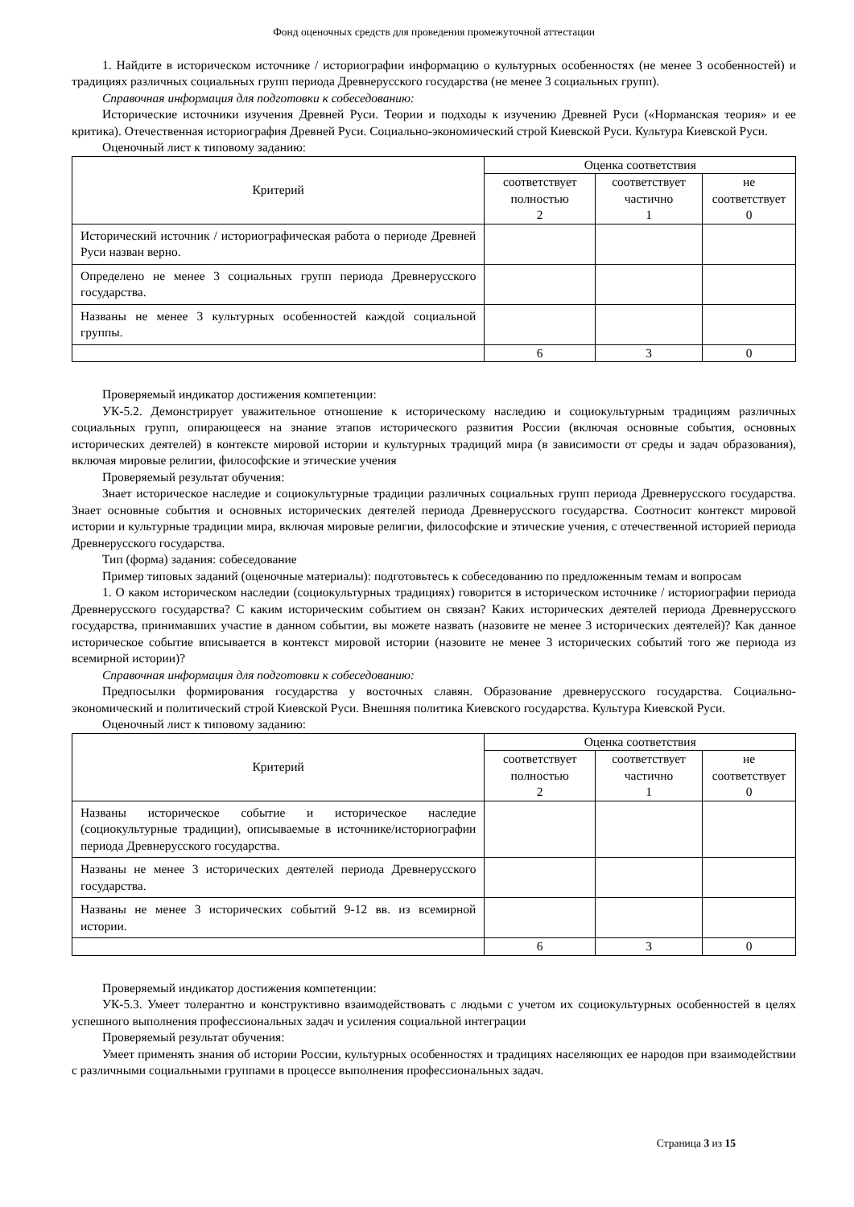Фонд оценочных средств для проведения промежуточной аттестации
1. Найдите в историческом источнике / историографии информацию о культурных особенностях (не менее 3 особенностей) и традициях различных социальных групп периода Древнерусского государства (не менее 3 социальных групп).
Справочная информация для подготовки к собеседованию:
Исторические источники изучения Древней Руси. Теории и подходы к изучению Древней Руси («Норманская теория» и ее критика). Отечественная историография Древней Руси. Социально-экономический строй Киевской Руси. Культура Киевской Руси.
Оценочный лист к типовому заданию:
| Критерий | Оценка соответствия | | |
| --- | --- | --- | --- |
| | соответствует полностью 2 | соответствует частично 1 | не соответствует 0 |
| Исторический источник / историографическая работа о периоде Древней Руси назван верно. | | | |
| Определено не менее 3 социальных групп периода Древнерусского государства. | | | |
| Названы не менее 3 культурных особенностей каждой социальной группы. | | | |
| | 6 | 3 | 0 |
Проверяемый индикатор достижения компетенции:
УК-5.2. Демонстрирует уважительное отношение к историческому наследию и социокультурным традициям различных социальных групп, опирающееся на знание этапов исторического развития России (включая основные события, основных исторических деятелей) в контексте мировой истории и культурных традиций мира (в зависимости от среды и задач образования), включая мировые религии, философские и этические учения
Проверяемый результат обучения:
Знает историческое наследие и социокультурные традиции различных социальных групп периода Древнерусского государства. Знает основные события и основных исторических деятелей периода Древнерусского государства. Соотносит контекст мировой истории и культурные традиции мира, включая мировые религии, философские и этические учения, с отечественной историей периода Древнерусского государства.
Тип (форма) задания: собеседование
Пример типовых заданий (оценочные материалы): подготовьтесь к собеседованию по предложенным темам и вопросам
1. О каком историческом наследии (социокультурных традициях) говорится в историческом источнике / историографии периода Древнерусского государства? С каким историческим событием он связан? Каких исторических деятелей периода Древнерусского государства, принимавших участие в данном событии, вы можете назвать (назовите не менее 3 исторических деятелей)? Как данное историческое событие вписывается в контекст мировой истории (назовите не менее 3 исторических событий того же периода из всемирной истории)?
Справочная информация для подготовки к собеседованию:
Предпосылки формирования государства у восточных славян. Образование древнерусского государства. Социально-экономический и политический строй Киевской Руси. Внешняя политика Киевского государства. Культура Киевской Руси.
Оценочный лист к типовому заданию:
| Критерий | Оценка соответствия | | |
| --- | --- | --- | --- |
| | соответствует полностью 2 | соответствует частично 1 | не соответствует 0 |
| Названы историческое событие и историческое наследие (социокультурные традиции), описываемые в источнике/историографии периода Древнерусского государства. | | | |
| Названы не менее 3 исторических деятелей периода Древнерусского государства. | | | |
| Названы не менее 3 исторических событий 9-12 вв. из всемирной истории. | | | |
| | 6 | 3 | 0 |
Проверяемый индикатор достижения компетенции:
УК-5.3. Умеет толерантно и конструктивно взаимодействовать с людьми с учетом их социокультурных особенностей в целях успешного выполнения профессиональных задач и усиления социальной интеграции
Проверяемый результат обучения:
Умеет применять знания об истории России, культурных особенностях и традициях населяющих ее народов при взаимодействии с различными социальными группами в процессе выполнения профессиональных задач.
Страница 3 из 15